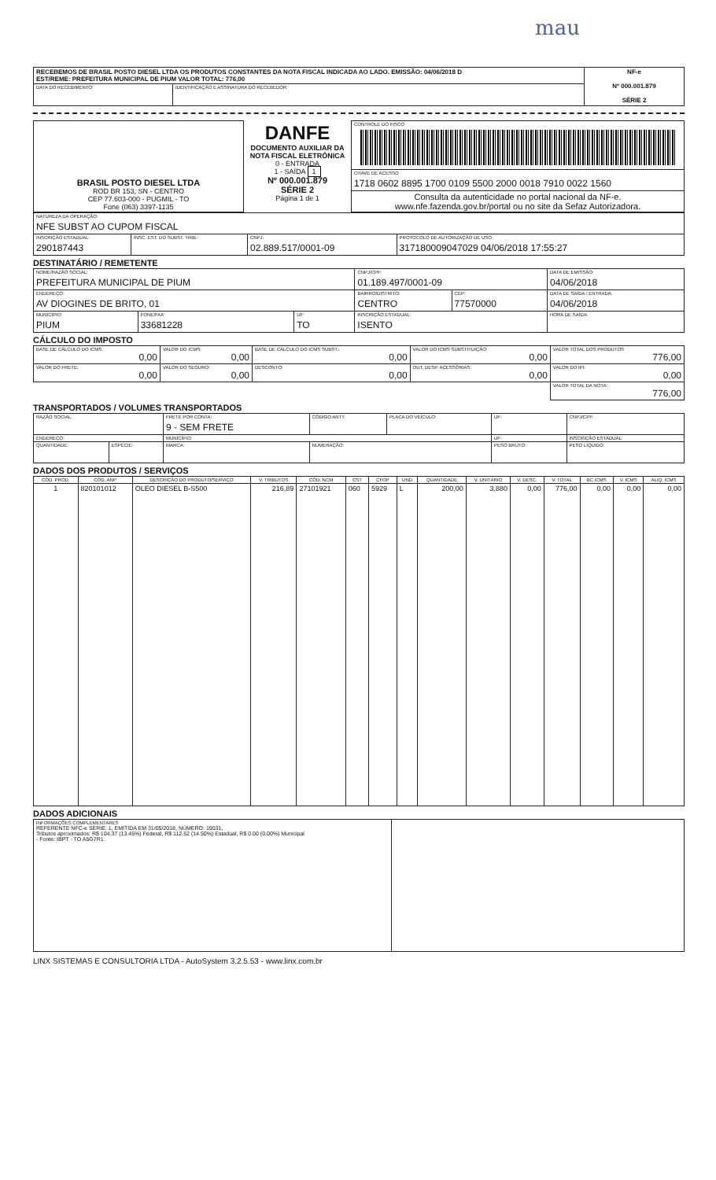mau
| RECEBEMOS DE BRASIL POSTO DIESEL LTDA OS PRODUTOS CONSTANTES DA NOTA FISCAL INDICADA AO LADO. EMISSÃO: 04/06/2018 D EST/REME: PREFEITURA MUNICIPAL DE PIUM VALOR TOTAL: 776,00 | | NF-e Nº 000.001.879 SÉRIE 2 |
| DATA DO RECEBIMENTO: | IDENTIFICAÇÃO E ASSINATURA DO RECEBEDOR: | |
| BRASIL POSTO DIESEL LTDA ROD BR 153, SN - CENTRO CEP 77.603-000 - PUGMIL - TO Fone (063) 3397-1135 | DANFE DOCUMENTO AUXILIAR DA NOTA FISCAL ELETRÔNICA 0 - ENTRADA 1 - SAÍDA 1 Nº 000.001.879 SÉRIE 2 Página 1 de 1 | CONTROLE DO FISCO |
| | | CHAVE DE ACESSO 1718 0602 8895 1700 0109 5500 2000 0018 7910 0022 1560 |
| | | Consulta da autenticidade no portal nacional da NF-e. www.nfe.fazenda.gov.br/portal ou no site da Sefaz Autorizadora. |
| NATUREZA DA OPERAÇÃO: NFE SUBST AO CUPOM FISCAL | | | |
| INSCRIÇÃO ESTADUAL: 290187443 | INSC. EST. DO SUBST. TRIB.: | CNPJ: 02.889.517/0001-09 | PROTOCOLO DE AUTORIZAÇÃO DE USO 317180009047029 04/06/2018 17:55:27 |
DESTINATÁRIO / REMETENTE
| NOME/RAZÃO SOCIAL: PREFEITURA MUNICIPAL DE PIUM | | | | CNPJ/CPF: 01.189.497/0001-09 | | DATA DE EMISSÃO: 04/06/2018 |
| ENDEREÇO: AV DIOGINES DE BRITO, 01 | | | | BAIRRO/DISTRITO: CENTRO | CEP: 77570000 | DATA DE SAÍDA / ENTRADA: 04/06/2018 |
| MUNICÍPIO: PIUM | FONE/FAX: 33681228 | UF: TO | INSCRIÇÃO ESTADUAL: ISENTO | | | HORA DE SAÍDA: |
CÁLCULO DO IMPOSTO
| BASE DE CÁLCULO DO ICMS: 0,00 | VALOR DO ICMS: 0,00 | BASE DE CÁLCULO DO ICMS SUBST.: 0,00 | VALOR DO ICMS SUBSTITUIÇÃO: 0,00 | VALOR TOTAL DOS PRODUTOS 776,00 |
| VALOR DO FRETE: 0,00 | VALOR DO SEGURO: 0,00 | DESCONTO: 0,00 | OUT. DESP. ACESSÓRIAS: 0,00 | VALOR DO IPI: 0,00 |
| | | | | VALOR TOTAL DA NOTA: 776,00 |
TRANSPORTADOS / VOLUMES TRANSPORTADOS
| RAZÃO SOCIAL: | | FRETE POR CONTA: 9 - SEM FRETE | CÓDIGO ANTT: | PLACA DO VEÍCULO: | UF: | CNPJ/CPF: |
| ENDEREÇO: | | MUNICÍPIO: | | | UF: | INSCRIÇÃO ESTADUAL: |
| QUANTIDADE: | ESPÉCIE: | MARCA: | NUMERAÇÃO: | | PESO BRUTO: | PESO LÍQUIDO: |
DADOS DOS PRODUTOS / SERVIÇOS
| CÓD. PROD. | CÓD. ANP | DESCRIÇÃO DO PRODUTO/SERVIÇO | V. TRIBUTOS | CÓD. NCM | CST | CFOP | UND | QUANTIDADE | V. UNITÁRIO | V. DESC. | V. TOTAL | BC ICMS | V. ICMS | ALIQ. ICMS |
| --- | --- | --- | --- | --- | --- | --- | --- | --- | --- | --- | --- | --- | --- | --- |
| 1 | 820101012 | OLEO DIESEL B-S500 | 216,89 | 27101921 | 060 | 5929 | L | 200,00 | 3,880 | 0,00 | 776,00 | 0,00 | 0,00 | 0,00 |
DADOS ADICIONAIS
| INFORMAÇÕES COMPLEMENTARES REFERENTE NFC-e SÉRIE: 1, EMITIDA EM 31/05/2018, NÚMERO: 19031, Tributos aproximados: R$ 104.37 (13.45%) Federal, R$ 112.52 (14.50%) Estadual, R$ 0.00 (0.00%) Municipal - Fonte: IBPT - TO A5G7R1 | |
LINX SISTEMAS E CONSULTORIA LTDA - AutoSystem 3.2.5.53 - www.linx.com.br